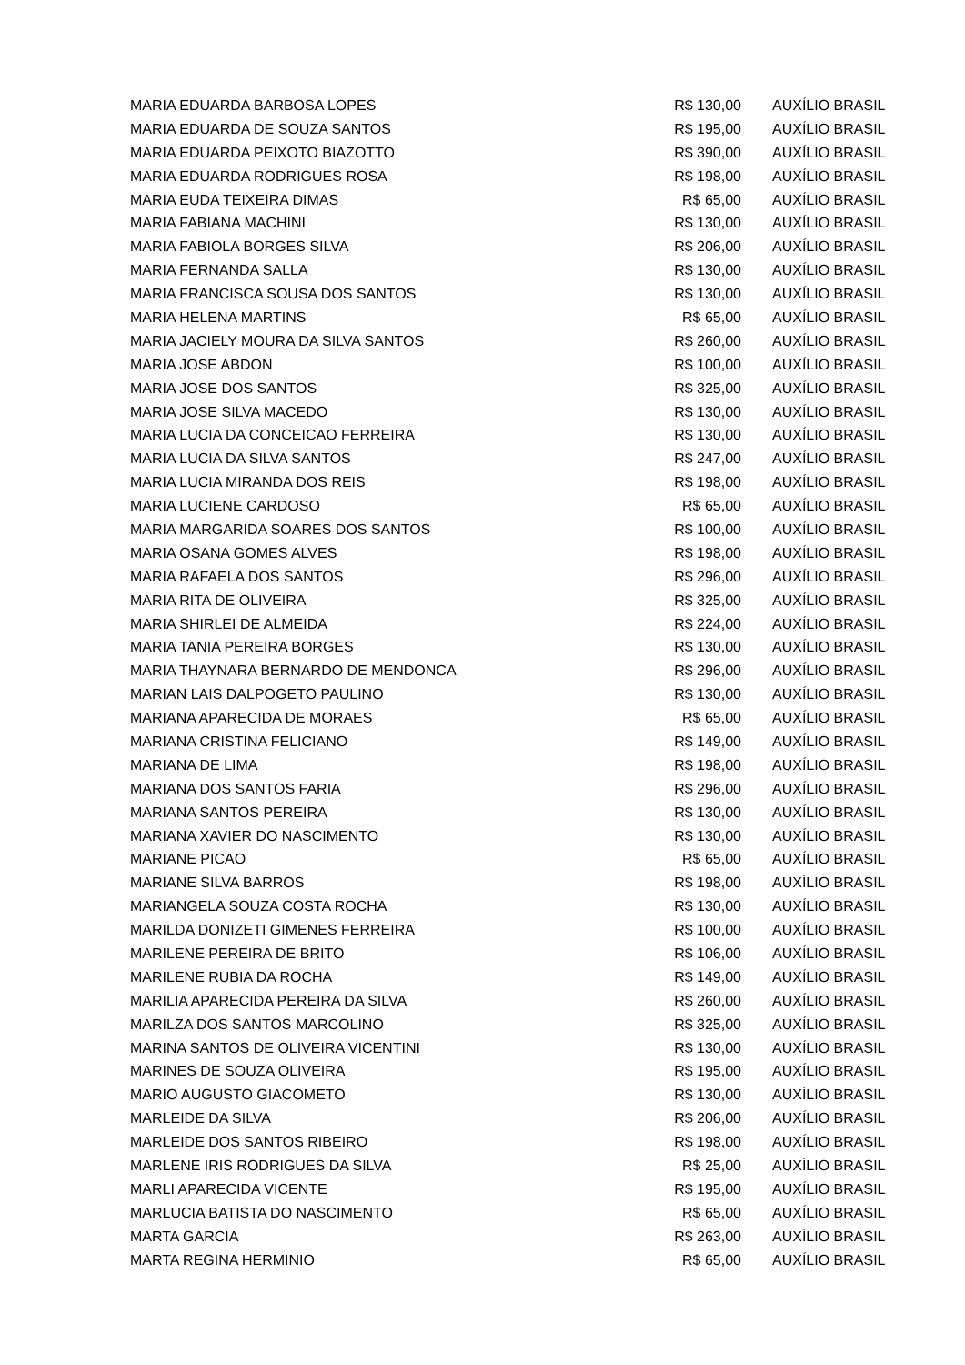| MARIA EDUARDA BARBOSA LOPES | R$ 130,00 | AUXÍLIO BRASIL |
| MARIA EDUARDA DE SOUZA SANTOS | R$ 195,00 | AUXÍLIO BRASIL |
| MARIA EDUARDA PEIXOTO BIAZOTTO | R$ 390,00 | AUXÍLIO BRASIL |
| MARIA EDUARDA RODRIGUES ROSA | R$ 198,00 | AUXÍLIO BRASIL |
| MARIA EUDA TEIXEIRA DIMAS | R$ 65,00 | AUXÍLIO BRASIL |
| MARIA FABIANA MACHINI | R$ 130,00 | AUXÍLIO BRASIL |
| MARIA FABIOLA BORGES SILVA | R$ 206,00 | AUXÍLIO BRASIL |
| MARIA FERNANDA SALLA | R$ 130,00 | AUXÍLIO BRASIL |
| MARIA FRANCISCA SOUSA DOS SANTOS | R$ 130,00 | AUXÍLIO BRASIL |
| MARIA HELENA MARTINS | R$ 65,00 | AUXÍLIO BRASIL |
| MARIA JACIELY MOURA DA SILVA SANTOS | R$ 260,00 | AUXÍLIO BRASIL |
| MARIA JOSE ABDON | R$ 100,00 | AUXÍLIO BRASIL |
| MARIA JOSE DOS SANTOS | R$ 325,00 | AUXÍLIO BRASIL |
| MARIA JOSE SILVA MACEDO | R$ 130,00 | AUXÍLIO BRASIL |
| MARIA LUCIA DA CONCEICAO FERREIRA | R$ 130,00 | AUXÍLIO BRASIL |
| MARIA LUCIA DA SILVA SANTOS | R$ 247,00 | AUXÍLIO BRASIL |
| MARIA LUCIA MIRANDA DOS REIS | R$ 198,00 | AUXÍLIO BRASIL |
| MARIA LUCIENE CARDOSO | R$ 65,00 | AUXÍLIO BRASIL |
| MARIA MARGARIDA SOARES DOS SANTOS | R$ 100,00 | AUXÍLIO BRASIL |
| MARIA OSANA GOMES ALVES | R$ 198,00 | AUXÍLIO BRASIL |
| MARIA RAFAELA DOS SANTOS | R$ 296,00 | AUXÍLIO BRASIL |
| MARIA RITA DE OLIVEIRA | R$ 325,00 | AUXÍLIO BRASIL |
| MARIA SHIRLEI DE ALMEIDA | R$ 224,00 | AUXÍLIO BRASIL |
| MARIA TANIA PEREIRA BORGES | R$ 130,00 | AUXÍLIO BRASIL |
| MARIA THAYNARA BERNARDO DE MENDONCA | R$ 296,00 | AUXÍLIO BRASIL |
| MARIAN LAIS DALPOGETO PAULINO | R$ 130,00 | AUXÍLIO BRASIL |
| MARIANA APARECIDA DE MORAES | R$ 65,00 | AUXÍLIO BRASIL |
| MARIANA CRISTINA FELICIANO | R$ 149,00 | AUXÍLIO BRASIL |
| MARIANA DE LIMA | R$ 198,00 | AUXÍLIO BRASIL |
| MARIANA DOS SANTOS FARIA | R$ 296,00 | AUXÍLIO BRASIL |
| MARIANA SANTOS PEREIRA | R$ 130,00 | AUXÍLIO BRASIL |
| MARIANA XAVIER DO NASCIMENTO | R$ 130,00 | AUXÍLIO BRASIL |
| MARIANE PICAO | R$ 65,00 | AUXÍLIO BRASIL |
| MARIANE SILVA BARROS | R$ 198,00 | AUXÍLIO BRASIL |
| MARIANGELA SOUZA COSTA ROCHA | R$ 130,00 | AUXÍLIO BRASIL |
| MARILDA DONIZETI GIMENES FERREIRA | R$ 100,00 | AUXÍLIO BRASIL |
| MARILENE PEREIRA DE BRITO | R$ 106,00 | AUXÍLIO BRASIL |
| MARILENE RUBIA DA ROCHA | R$ 149,00 | AUXÍLIO BRASIL |
| MARILIA APARECIDA PEREIRA DA SILVA | R$ 260,00 | AUXÍLIO BRASIL |
| MARILZA DOS SANTOS MARCOLINO | R$ 325,00 | AUXÍLIO BRASIL |
| MARINA SANTOS DE OLIVEIRA VICENTINI | R$ 130,00 | AUXÍLIO BRASIL |
| MARINES DE SOUZA OLIVEIRA | R$ 195,00 | AUXÍLIO BRASIL |
| MARIO AUGUSTO GIACOMETO | R$ 130,00 | AUXÍLIO BRASIL |
| MARLEIDE DA SILVA | R$ 206,00 | AUXÍLIO BRASIL |
| MARLEIDE DOS SANTOS RIBEIRO | R$ 198,00 | AUXÍLIO BRASIL |
| MARLENE IRIS RODRIGUES DA SILVA | R$ 25,00 | AUXÍLIO BRASIL |
| MARLI APARECIDA VICENTE | R$ 195,00 | AUXÍLIO BRASIL |
| MARLUCIA BATISTA DO NASCIMENTO | R$ 65,00 | AUXÍLIO BRASIL |
| MARTA GARCIA | R$ 263,00 | AUXÍLIO BRASIL |
| MARTA REGINA HERMINIO | R$ 65,00 | AUXÍLIO BRASIL |